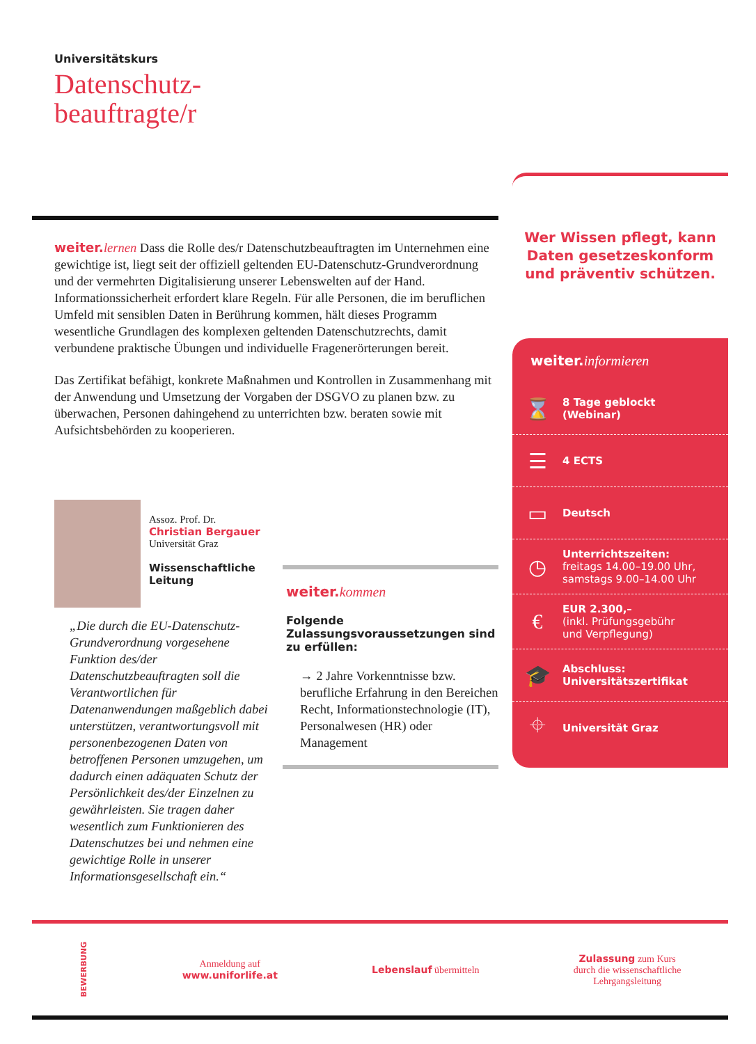Universitätskurs
Datenschutz-
beauftragte/r
weiter. lernen Dass die Rolle des/r Datenschutzbeauftragten im Unternehmen eine gewichtige ist, liegt seit der offiziell geltenden EU-Datenschutz-Grundverordnung und der vermehrten Digitalisierung unserer Lebenswelten auf der Hand. Informationssicherheit erfordert klare Regeln. Für alle Personen, die im beruflichen Umfeld mit sensiblen Daten in Berührung kommen, hält dieses Programm wesentliche Grundlagen des komplexen geltenden Datenschutzrechts, damit verbundene praktische Übungen und individuelle Fragenerörterungen bereit.
Das Zertifikat befähigt, konkrete Maßnahmen und Kontrollen in Zusammenhang mit der Anwendung und Umsetzung der Vorgaben der DSGVO zu planen bzw. zu überwachen, Personen dahingehend zu unterrichten bzw. beraten sowie mit Aufsichtsbehörden zu kooperieren.
Wer Wissen pflegt, kann Daten gesetzeskonform und präventiv schützen.
weiter. informieren
⌛
8 Tage geblockt
(Webinar)
☰
4 ECTS
▭
Deutsch
◷
Unterrichtszeiten:
freitags 14.00–19.00 Uhr,
samstags 9.00–14.00 Uhr
€
EUR 2.300,–
(inkl. Prüfungsgebühr
und Verpflegung)
🎓
Abschluss:
Universitätszertifikat
⌖
Universität Graz
Assoz. Prof. Dr.
Christian Bergauer
Universität Graz
Wissenschaftliche
Leitung
„Die durch die EU-Datenschutz-Grundverordnung vorgesehene Funktion des/der Datenschutzbeauftragten soll die Verantwortlichen für Datenanwendungen maßgeblich dabei unterstützen, verantwortungsvoll mit personenbezogenen Daten von betroffenen Personen umzugehen, um dadurch einen adäquaten Schutz der Persönlichkeit des/der Einzelnen zu gewährleisten. Sie tragen daher wesentlich zum Funktionieren des Datenschutzes bei und nehmen eine gewichtige Rolle in unserer Informationsgesellschaft ein.“
weiter. kommen
Folgende Zulassungsvoraussetzungen sind zu erfüllen:
→ 2 Jahre Vorkenntnisse bzw. berufliche Erfahrung in den Bereichen Recht, Informationstechnologie (IT), Personalwesen (HR) oder Management
BEWERBUNG
Anmeldung auf
www.uniforlife.at
Lebenslauf übermitteln
Zulassung zum Kurs
durch die wissenschaftliche
Lehrgangsleitung